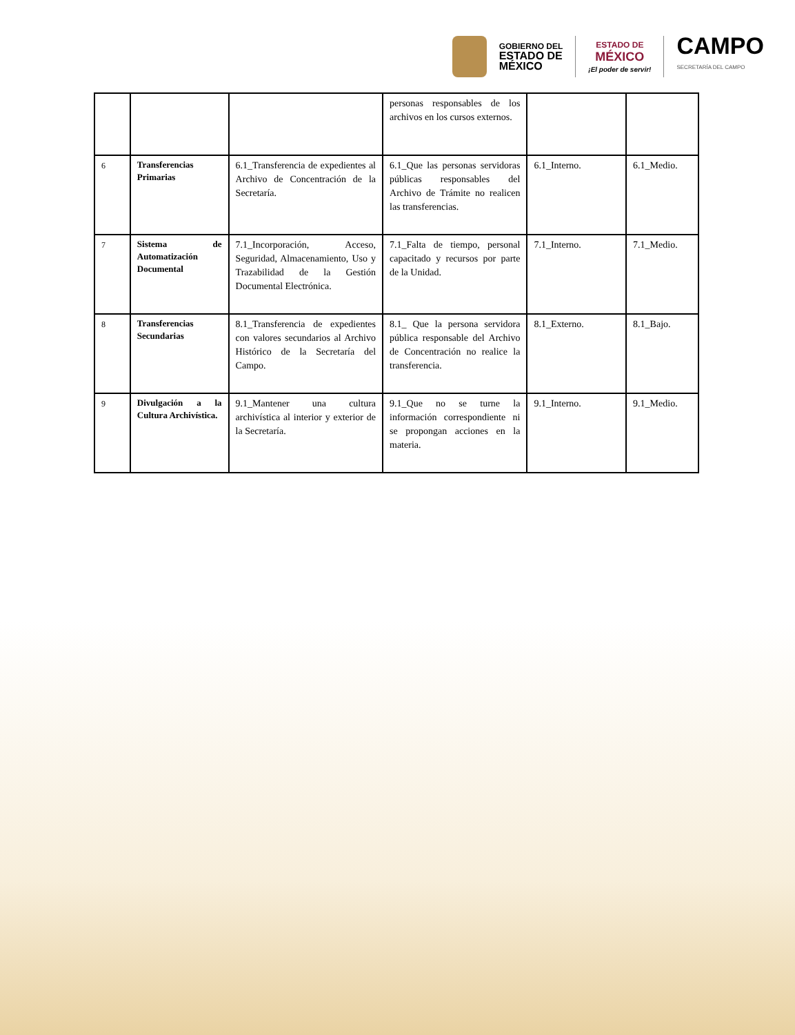GOBIERNO DEL
ESTADO DE
MÉXICO
ESTADO DE
MÉXICO
¡El poder de servir!
CAMPO
SECRETARÍA DEL CAMPO
| | | | personas responsables de los archivos en los cursos externos. | | |
| 6 | Transferencias Primarias | 6.1_Transferencia de expedientes al Archivo de Concentración de la Secretaría. | 6.1_Que las personas servidoras públicas responsables del Archivo de Trámite no realicen las transferencias. | 6.1_Interno. | 6.1_Medio. |
| 7 | Sistema de Automatización Documental | 7.1_Incorporación, Acceso, Seguridad, Almacenamiento, Uso y Trazabilidad de la Gestión Documental Electrónica. | 7.1_Falta de tiempo, personal capacitado y recursos por parte de la Unidad. | 7.1_Interno. | 7.1_Medio. |
| 8 | Transferencias Secundarias | 8.1_Transferencia de expedientes con valores secundarios al Archivo Histórico de la Secretaría del Campo. | 8.1_ Que la persona servidora pública responsable del Archivo de Concentración no realice la transferencia. | 8.1_Externo. | 8.1_Bajo. |
| 9 | Divulgación a la Cultura Archivística. | 9.1_Mantener una cultura archivística al interior y exterior de la Secretaría. | 9.1_Que no se turne la información correspondiente ni se propongan acciones en la materia. | 9.1_Interno. | 9.1_Medio. |